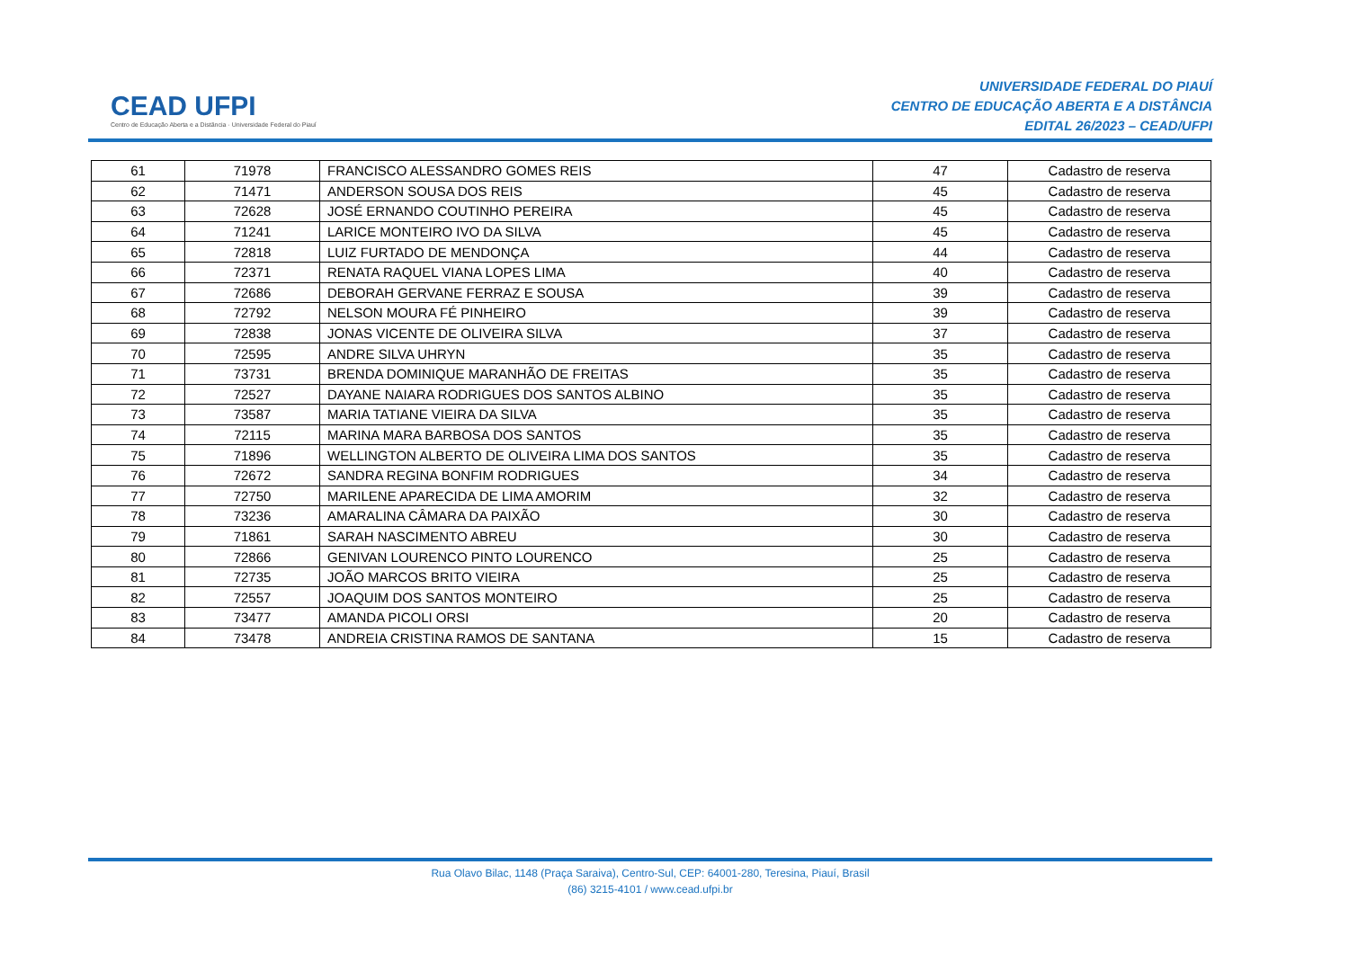CEAD UFPI
Centro de Educação Aberta e a Distância · Universidade Federal do Piauí
UNIVERSIDADE FEDERAL DO PIAUÍ
CENTRO DE EDUCAÇÃO ABERTA E A DISTÂNCIA
EDITAL 26/2023 – CEAD/UFPI
| 61 | 71978 | FRANCISCO ALESSANDRO GOMES REIS | 47 | Cadastro de reserva |
| 62 | 71471 | ANDERSON SOUSA DOS REIS | 45 | Cadastro de reserva |
| 63 | 72628 | JOSÉ ERNANDO COUTINHO PEREIRA | 45 | Cadastro de reserva |
| 64 | 71241 | LARICE MONTEIRO IVO DA SILVA | 45 | Cadastro de reserva |
| 65 | 72818 | LUIZ FURTADO DE MENDONÇA | 44 | Cadastro de reserva |
| 66 | 72371 | RENATA RAQUEL VIANA LOPES LIMA | 40 | Cadastro de reserva |
| 67 | 72686 | DEBORAH GERVANE FERRAZ E SOUSA | 39 | Cadastro de reserva |
| 68 | 72792 | NELSON MOURA FÉ PINHEIRO | 39 | Cadastro de reserva |
| 69 | 72838 | JONAS VICENTE DE OLIVEIRA SILVA | 37 | Cadastro de reserva |
| 70 | 72595 | ANDRE SILVA UHRYN | 35 | Cadastro de reserva |
| 71 | 73731 | BRENDA DOMINIQUE MARANHÃO DE FREITAS | 35 | Cadastro de reserva |
| 72 | 72527 | DAYANE NAIARA RODRIGUES DOS SANTOS ALBINO | 35 | Cadastro de reserva |
| 73 | 73587 | MARIA TATIANE VIEIRA DA SILVA | 35 | Cadastro de reserva |
| 74 | 72115 | MARINA MARA BARBOSA DOS SANTOS | 35 | Cadastro de reserva |
| 75 | 71896 | WELLINGTON ALBERTO DE OLIVEIRA LIMA DOS SANTOS | 35 | Cadastro de reserva |
| 76 | 72672 | SANDRA REGINA BONFIM RODRIGUES | 34 | Cadastro de reserva |
| 77 | 72750 | MARILENE APARECIDA DE LIMA AMORIM | 32 | Cadastro de reserva |
| 78 | 73236 | AMARALINA CÂMARA DA PAIXÃO | 30 | Cadastro de reserva |
| 79 | 71861 | SARAH NASCIMENTO ABREU | 30 | Cadastro de reserva |
| 80 | 72866 | GENIVAN LOURENCO PINTO LOURENCO | 25 | Cadastro de reserva |
| 81 | 72735 | JOÃO MARCOS BRITO VIEIRA | 25 | Cadastro de reserva |
| 82 | 72557 | JOAQUIM DOS SANTOS MONTEIRO | 25 | Cadastro de reserva |
| 83 | 73477 | AMANDA PICOLI ORSI | 20 | Cadastro de reserva |
| 84 | 73478 | ANDREIA CRISTINA RAMOS DE SANTANA | 15 | Cadastro de reserva |
Rua Olavo Bilac, 1148 (Praça Saraiva), Centro-Sul, CEP: 64001-280, Teresina, Piauí, Brasil
(86) 3215-4101 / www.cead.ufpi.br